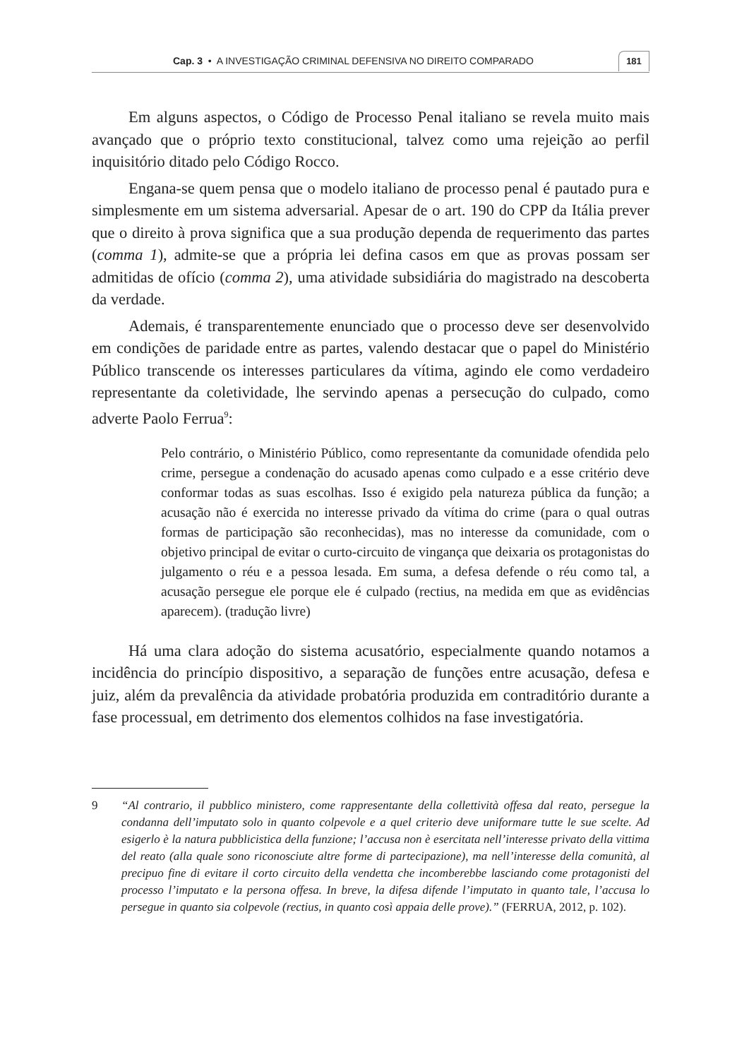Cap. 3 • A INVESTIGAÇÃO CRIMINAL DEFENSIVA NO DIREITO COMPARADO 181
Em alguns aspectos, o Código de Processo Penal italiano se revela muito mais avançado que o próprio texto constitucional, talvez como uma rejeição ao perfil inquisitório ditado pelo Código Rocco.
Engana-se quem pensa que o modelo italiano de processo penal é pautado pura e simplesmente em um sistema adversarial. Apesar de o art. 190 do CPP da Itália prever que o direito à prova significa que a sua produção dependa de requerimento das partes (comma 1), admite-se que a própria lei defina casos em que as provas possam ser admitidas de ofício (comma 2), uma atividade subsidiária do magistrado na descoberta da verdade.
Ademais, é transparentemente enunciado que o processo deve ser desenvolvido em condições de paridade entre as partes, valendo destacar que o papel do Ministério Público transcende os interesses particulares da vítima, agindo ele como verdadeiro representante da coletividade, lhe servindo apenas a persecução do culpado, como adverte Paolo Ferrua<sup>9</sup>:
Pelo contrário, o Ministério Público, como representante da comunidade ofendida pelo crime, persegue a condenação do acusado apenas como culpado e a esse critério deve conformar todas as suas escolhas. Isso é exigido pela natureza pública da função; a acusação não é exercida no interesse privado da vítima do crime (para o qual outras formas de participação são reconhecidas), mas no interesse da comunidade, com o objetivo principal de evitar o curto-circuito de vingança que deixaria os protagonistas do julgamento o réu e a pessoa lesada. Em suma, a defesa defende o réu como tal, a acusação persegue ele porque ele é culpado (rectius, na medida em que as evidências aparecem). (tradução livre)
Há uma clara adoção do sistema acusatório, especialmente quando notamos a incidência do princípio dispositivo, a separação de funções entre acusação, defesa e juiz, além da prevalência da atividade probatória produzida em contraditório durante a fase processual, em detrimento dos elementos colhidos na fase investigatória.
9 “Al contrario, il pubblico ministero, come rappresentante della collettività offesa dal reato, persegue la condanna dell’imputato solo in quanto colpevole e a quel criterio deve uniformare tutte le sue scelte. Ad esigerlo è la natura pubblicistica della funzione; l’accusa non è esercitata nell’interesse privato della vittima del reato (alla quale sono riconosciute altre forme di partecipazione), ma nell’interesse della comunità, al precipuo fine di evitare il corto circuito della vendetta che incomberebbe lasciando come protagonisti del processo l’imputato e la persona offesa. In breve, la difesa difende l’imputato in quanto tale, l’accusa lo persegue in quanto sia colpevole (rectius, in quanto così appaia delle prove).” (FERRUA, 2012, p. 102).